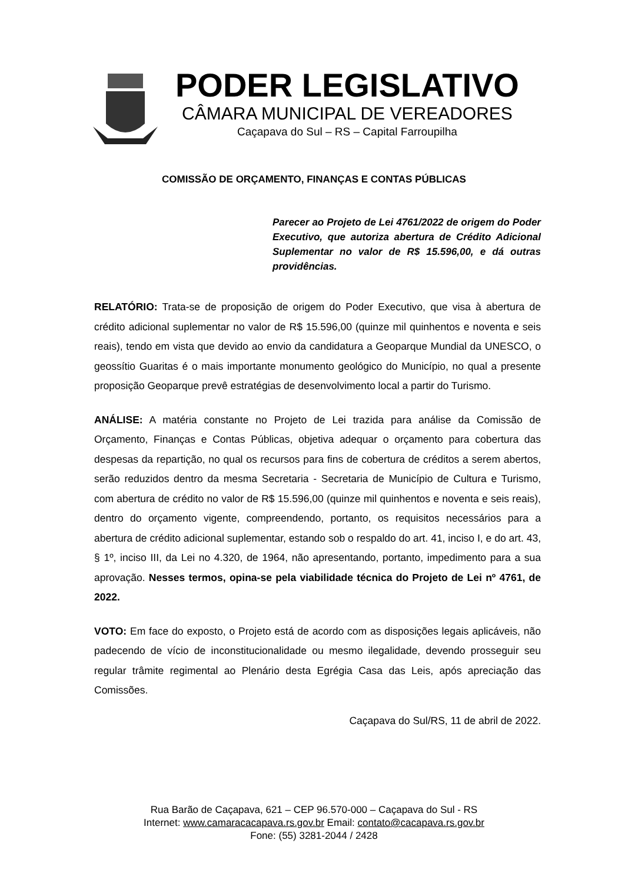PODER LEGISLATIVO
CÂMARA MUNICIPAL DE VEREADORES
Caçapava do Sul – RS – Capital Farroupilha
COMISSÃO DE ORÇAMENTO, FINANÇAS E CONTAS PÚBLICAS
Parecer ao Projeto de Lei 4761/2022 de origem do Poder Executivo, que autoriza abertura de Crédito Adicional Suplementar no valor de R$ 15.596,00, e dá outras providências.
RELATÓRIO: Trata-se de proposição de origem do Poder Executivo, que visa à abertura de crédito adicional suplementar no valor de R$ 15.596,00 (quinze mil quinhentos e noventa e seis reais), tendo em vista que devido ao envio da candidatura a Geoparque Mundial da UNESCO, o geossítio Guaritas é o mais importante monumento geológico do Município, no qual a presente proposição Geoparque prevê estratégias de desenvolvimento local a partir do Turismo.
ANÁLISE: A matéria constante no Projeto de Lei trazida para análise da Comissão de Orçamento, Finanças e Contas Públicas, objetiva adequar o orçamento para cobertura das despesas da repartição, no qual os recursos para fins de cobertura de créditos a serem abertos, serão reduzidos dentro da mesma Secretaria - Secretaria de Município de Cultura e Turismo, com abertura de crédito no valor de R$ 15.596,00 (quinze mil quinhentos e noventa e seis reais), dentro do orçamento vigente, compreendendo, portanto, os requisitos necessários para a abertura de crédito adicional suplementar, estando sob o respaldo do art. 41, inciso I, e do art. 43, § 1º, inciso III, da Lei no 4.320, de 1964, não apresentando, portanto, impedimento para a sua aprovação. Nesses termos, opina-se pela viabilidade técnica do Projeto de Lei nº 4761, de 2022.
VOTO: Em face do exposto, o Projeto está de acordo com as disposições legais aplicáveis, não padecendo de vício de inconstitucionalidade ou mesmo ilegalidade, devendo prosseguir seu regular trâmite regimental ao Plenário desta Egrégia Casa das Leis, após apreciação das Comissões.
Caçapava do Sul/RS, 11 de abril de 2022.
Rua Barão de Caçapava, 621 – CEP 96.570-000 – Caçapava do Sul - RS
Internet: www.camaracacapava.rs.gov.br Email: contato@cacapava.rs.gov.br
Fone: (55) 3281-2044 / 2428